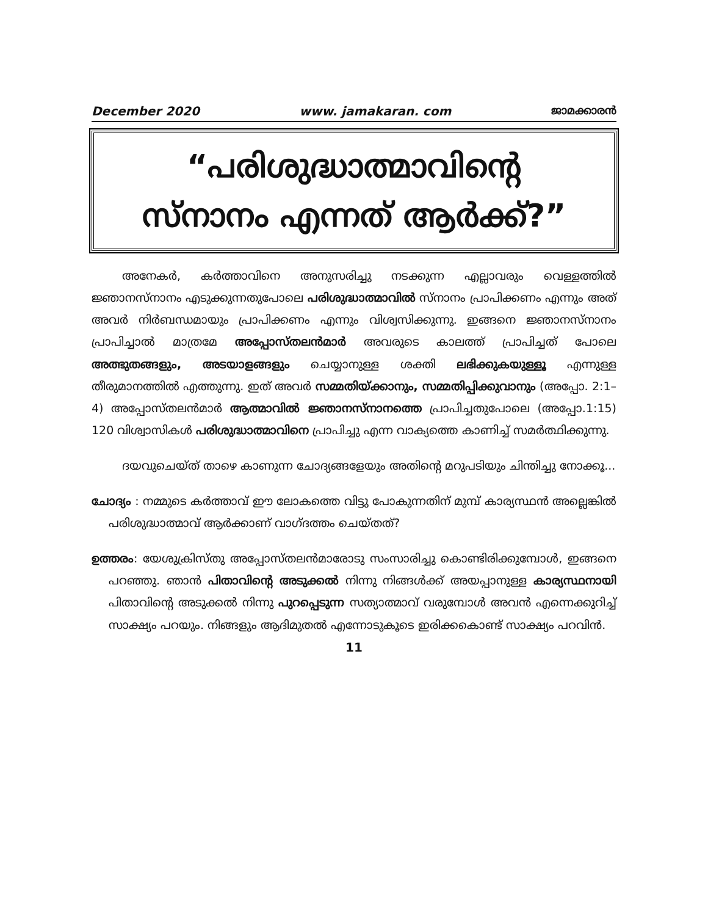December 2020 www. jamakaran. com ജാമക്കാരൻ
“പരിശുദ്ധാത്മാവിന്റെ
സ്നാനം എന്നത് ആർക്ക്?”
അനേകർ, കർത്താവിനെ അനുസരിച്ചു നടക്കുന്ന എല്ലാവരും വെള്ളത്തിൽ ജ്ഞാനസ്നാനം എടുക്കുന്നതുപോലെ പരിശുദ്ധാത്മാവിൽ സ്നാനം പ്രാപിക്കണം എന്നും അത് അവർ നിർബന്ധമായും പ്രാപിക്കണം എന്നും വിശ്വസിക്കുന്നു. ഇങ്ങനെ ജ്ഞാനസ്നാനം പ്രാപിച്ചാൽ മാത്രമേ അപ്പോസ്തലൻമാർ അവരുടെ കാലത്ത് പ്രാപിച്ചത് പോലെ അത്ഭുതങ്ങളും, അടയാളങ്ങളും ചെയ്യാനുള്ള ശക്തി ലഭിക്കുകയുള്ളൂ എന്നുള്ള തീരുമാനത്തിൽ എത്തുന്നു. ഇത് അവർ സമ്മതിയ്ക്കാനും, സമ്മതിപ്പിക്കുവാനും (അപ്പോ. 2:1–4) അപ്പോസ്തലൻമാർ ആത്മാവിൽ ജ്ഞാനസ്നാനത്തെ പ്രാപിച്ചതുപോലെ (അപ്പോ.1:15) 120 വിശ്വാസികൾ പരിശുദ്ധാത്മാവിനെ പ്രാപിച്ചു എന്ന വാക്യത്തെ കാണിച്ച് സമർത്ഥിക്കുന്നു.
ദയവുചെയ്ത് താഴെ കാണുന്ന ചോദ്യങ്ങളേയും അതിന്റെ മറുപടിയും ചിന്തിച്ചു നോക്കൂ...
ചോദ്യം : നമ്മുടെ കർത്താവ് ഈ ലോകത്തെ വിട്ടു പോകുന്നതിന് മുമ്പ് കാര്യസ്ഥൻ അല്ലെങ്കിൽ പരിശുദ്ധാത്മാവ് ആർക്കാണ് വാഗ്ദത്തം ചെയ്തത്?
ഉത്തരം: യേശുക്രിസ്തു അപ്പോസ്തലൻമാരോടു സംസാരിച്ചു കൊണ്ടിരിക്കുമ്പോൾ, ഇങ്ങനെ പറഞ്ഞു. ഞാൻ പിതാവിന്റെ അടുക്കൽ നിന്നു നിങ്ങൾക്ക് അയപ്പാനുള്ള കാര്യസ്ഥനായി പിതാവിന്റെ അടുക്കൽ നിന്നു പുറപ്പെടുന്ന സത്യാത്മാവ് വരുമ്പോൾ അവൻ എന്നെക്കുറിച്ച് സാക്ഷ്യം പറയും. നിങ്ങളും ആദിമുതൽ എന്നോടുകൂടെ ഇരിക്കകൊണ്ട് സാക്ഷ്യം പറവിൻ.
11